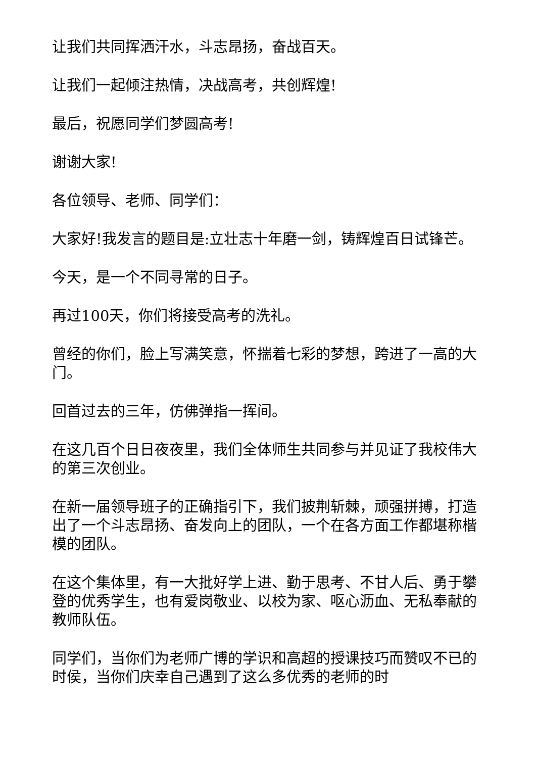让我们共同挥洒汗水，斗志昂扬，奋战百天。
让我们一起倾注热情，决战高考，共创辉煌!
最后，祝愿同学们梦圆高考!
谢谢大家!
各位领导、老师、同学们：
大家好!我发言的题目是:立壮志十年磨一剑，铸辉煌百日试锋芒。
今天，是一个不同寻常的日子。
再过100天，你们将接受高考的洗礼。
曾经的你们，脸上写满笑意，怀揣着七彩的梦想，跨进了一高的大门。
回首过去的三年，仿佛弹指一挥间。
在这几百个日日夜夜里，我们全体师生共同参与并见证了我校伟大的第三次创业。
在新一届领导班子的正确指引下，我们披荆斩棘，顽强拼搏，打造出了一个斗志昂扬、奋发向上的团队，一个在各方面工作都堪称楷模的团队。
在这个集体里，有一大批好学上进、勤于思考、不甘人后、勇于攀登的优秀学生，也有爱岗敬业、以校为家、呕心沥血、无私奉献的教师队伍。
同学们，当你们为老师广博的学识和高超的授课技巧而赞叹不已的时侯，当你们庆幸自己遇到了这么多优秀的老师的时